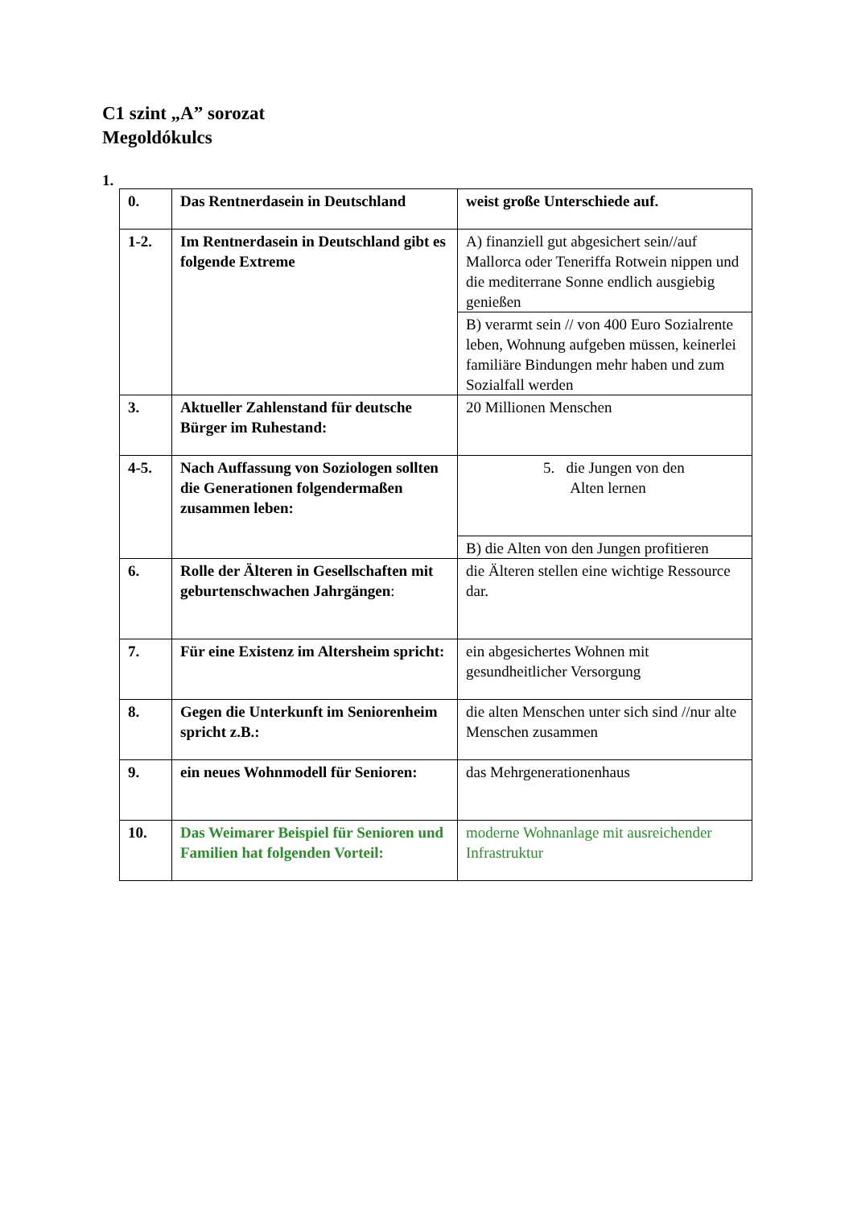C1 szint „A” sorozat
Megoldókulcs
1.
| 0. | Das Rentnerdasein in Deutschland | weist große Unterschiede auf. |
| 1-2. | Im Rentnerdasein in Deutschland gibt es folgende Extreme | A) finanziell gut abgesichert sein//auf Mallorca oder Teneriffa Rotwein nippen und die mediterrane Sonne endlich ausgiebig genießen |
| | | B) verarmt sein // von 400 Euro Sozialrente leben, Wohnung aufgeben müssen, keinerlei familiäre Bindungen mehr haben und zum Sozialfall werden |
| 3. | Aktueller Zahlenstand für deutsche Bürger im Ruhestand: | 20 Millionen Menschen |
| 4-5. | Nach Auffassung von Soziologen sollten die Generationen folgendermaßen zusammen leben: | 5. die Jungen von den Alten lernen |
| | | B) die Alten von den Jungen profitieren |
| 6. | Rolle der Älteren in Gesellschaften mit geburtenschwachen Jahrgängen : | die Älteren stellen eine wichtige Ressource dar. |
| 7. | Für eine Existenz im Altersheim spricht: | ein abgesichertes Wohnen mit gesundheitlicher Versorgung |
| 8. | Gegen die Unterkunft im Seniorenheim spricht z.B.: | die alten Menschen unter sich sind //nur alte Menschen zusammen |
| 9. | ein neues Wohnmodell für Senioren: | das Mehrgenerationenhaus |
| 10. | Das Weimarer Beispiel für Senioren und Familien hat folgenden Vorteil: | moderne Wohnanlage mit ausreichender Infrastruktur |